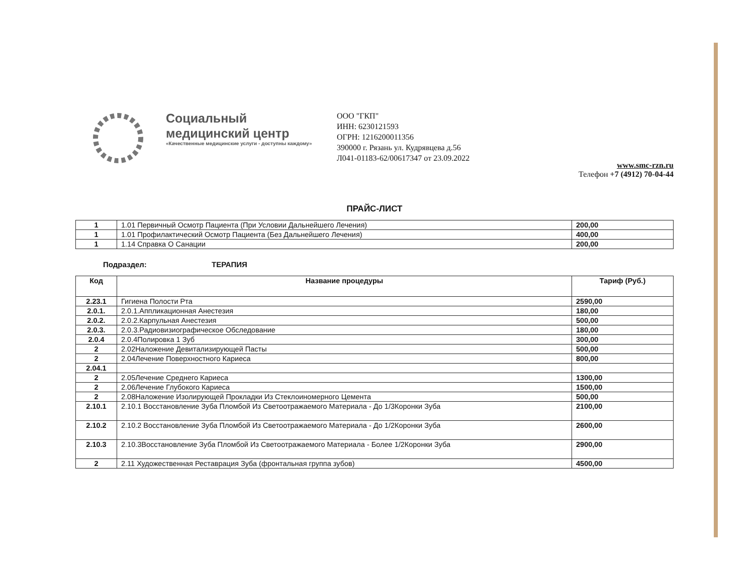Социальный
медицинский центр
«Качественные медицинские услуги - доступны каждому»
ООО "ГКП"
ИНН: 6230121593
ОГРН: 1216200011356
390000 г. Рязань ул. Кудрявцева д.56
Л041-01183-62/00617347 от 23.09.2022
www.smc-rzn.ru
Телефон +7 (4912) 70-04-44
ПРАЙС-ЛИСТ
| 1 | 1.01 Первичный Осмотр Пациента (При Условии Дальнейшего Лечения) | 200,00 |
| 1 | 1.01 Профилактический Осмотр Пациента (Без Дальнейшего Лечения) | 400,00 |
| 1 | 1.14 Справка О Санации | 200,00 |
Подраздел: ТЕРАПИЯ
| Код | Название процедуры | Тариф (Руб.) |
| --- | --- | --- |
| 2.23.1 | Гигиена Полости Рта | 2590,00 |
| 2.0.1. | 2.0.1.Аппликационная Анестезия | 180,00 |
| 2.0.2. | 2.0.2.Карпульная Анестезия | 500,00 |
| 2.0.3. | 2.0.3.Радиовизиографическое Обследование | 180,00 |
| 2.0.4 | 2.0.4Полировка 1 Зуб | 300,00 |
| 2 | 2.02Наложение Девитализирующей Пасты | 500,00 |
| 2 | 2.04Лечение Поверхностного Кариеса | 800,00 |
| 2.04.1 | | |
| 2 | 2.05Лечение Среднего Кариеса | 1300,00 |
| 2 | 2.06Лечение Глубокого Кариеса | 1500,00 |
| 2 | 2.08Наложение Изолирующей Прокладки Из Стеклоиномерного Цемента | 500,00 |
| 2.10.1 | 2.10.1 Восстановление Зуба Пломбой Из Светоотражаемого Материала - До 1/3Коронки Зуба | 2100,00 |
| 2.10.2 | 2.10.2 Восстановление Зуба Пломбой Из Светоотражаемого Материала - До 1/2Коронки Зуба | 2600,00 |
| 2.10.3 | 2.10.3Восстановление Зуба Пломбой Из Светоотражаемого Материала - Более 1/2Коронки Зуба | 2900,00 |
| 2 | 2.11 Художественная Реставрация Зуба (фронтальная группа зубов) | 4500,00 |